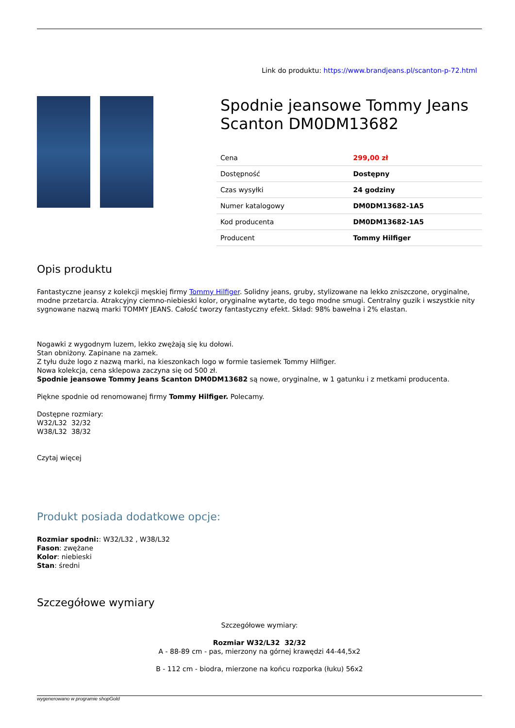Link do produktu: https://www.brandjeans.pl/scanton-p-72.html
Spodnie jeansowe Tommy Jeans Scanton DM0DM13682
| Cena | 299,00 zł |
| Dostępność | Dostępny |
| Czas wysyłki | 24 godziny |
| Numer katalogowy | DM0DM13682-1A5 |
| Kod producenta | DM0DM13682-1A5 |
| Producent | Tommy Hilfiger |
Opis produktu
Fantastyczne jeansy z kolekcji męskiej firmy Tommy Hilfiger. Solidny jeans, gruby, stylizowane na lekko zniszczone, oryginalne, modne przetarcia. Atrakcyjny ciemno-niebieski kolor, oryginalne wytarte, do tego modne smugi. Centralny guzik i wszystkie nity sygnowane nazwą marki TOMMY JEANS. Całość tworzy fantastyczny efekt. Skład: 98% bawełna i 2% elastan.
Nogawki z wygodnym luzem, lekko zwężają się ku dołowi.
Stan obniżony. Zapinane na zamek.
Z tyłu duże logo z nazwą marki, na kieszonkach logo w formie tasiemek Tommy Hilfiger.
Nowa kolekcja, cena sklepowa zaczyna się od 500 zł.
Spodnie jeansowe Tommy Jeans Scanton DM0DM13682 są nowe, oryginalne, w 1 gatunku i z metkami producenta.
Piękne spodnie od renomowanej firmy Tommy Hilfiger. Polecamy.
Dostępne rozmiary:
W32/L32 32/32
W38/L32 38/32
Czytaj więcej
Produkt posiada dodatkowe opcje:
Rozmiar spodni:: W32/L32 , W38/L32
Fason: zwężane
Kolor: niebieski
Stan: średni
Szczegółowe wymiary
Szczegółowe wymiary:
Rozmiar W32/L32 32/32
A - 88-89 cm - pas, mierzony na górnej krawędzi 44-44,5x2
B - 112 cm - biodra, mierzone na końcu rozporka (łuku) 56x2
wygenerowano w programie shopGold